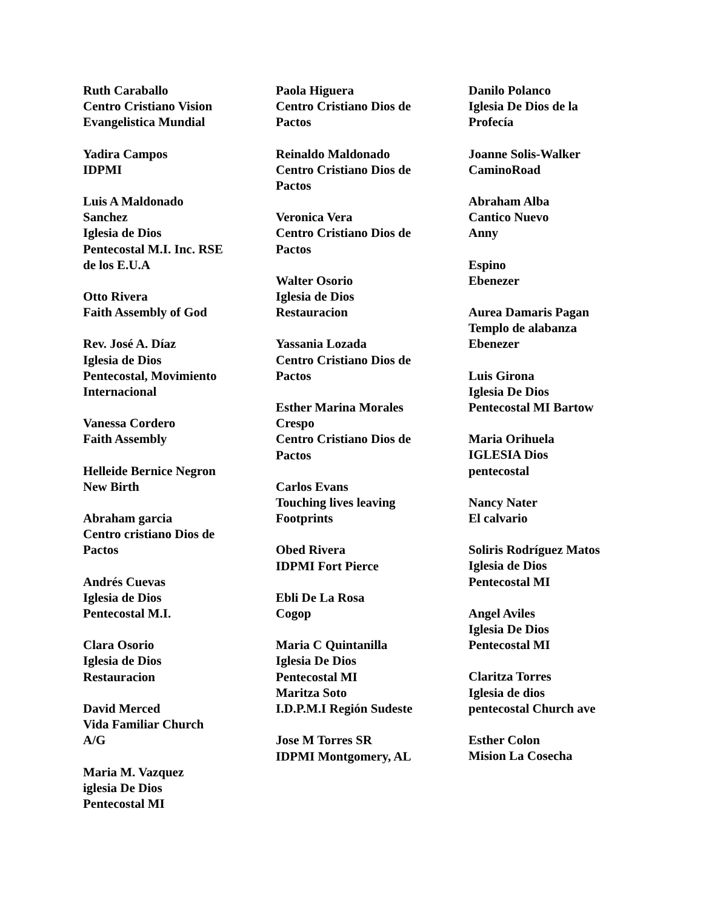Ruth Caraballo
Centro Cristiano Vision
Evangelistica Mundial
Yadira Campos
IDPMI
Luis A Maldonado
Sanchez
Iglesia de Dios
Pentecostal M.I. Inc. RSE
de los E.U.A
Otto Rivera
Faith Assembly of God
Rev. José A. Díaz
Iglesia de Dios
Pentecostal, Movimiento
Internacional
Vanessa Cordero
Faith Assembly
Helleide Bernice Negron
New Birth
Abraham garcia
Centro cristiano Dios de
Pactos
Andrés Cuevas
Iglesia de Dios
Pentecostal M.I.
Clara Osorio
Iglesia de Dios
Restauracion
David Merced
Vida Familiar Church
A/G
Maria M. Vazquez
iglesia De Dios
Pentecostal MI
Paola Higuera
Centro Cristiano Dios de
Pactos
Reinaldo Maldonado
Centro Cristiano Dios de
Pactos
Veronica Vera
Centro Cristiano Dios de
Pactos
Walter Osorio
Iglesia de Dios
Restauracion
Yassania Lozada
Centro Cristiano Dios de
Pactos
Esther Marina Morales
Crespo
Centro Cristiano Dios de
Pactos
Carlos Evans
Touching lives leaving
Footprints
Obed Rivera
IDPMI Fort Pierce
Ebli De La Rosa
Cogop
Maria C Quintanilla
Iglesia De Dios
Pentecostal MI
Maritza Soto
I.D.P.M.I Región Sudeste
Jose M Torres SR
IDPMI Montgomery, AL
Danilo Polanco
Iglesia De Dios de la
Profecía
Joanne Solis-Walker
CaminoRoad
Abraham Alba
Cantico Nuevo
Anny
Espino
Ebenezer
Aurea Damaris Pagan
Templo de alabanza
Ebenezer
Luis Girona
Iglesia De Dios
Pentecostal MI Bartow
Maria Orihuela
IGLESIA Dios
pentecostal
Nancy Nater
El calvario
Soliris Rodríguez Matos
Iglesia de Dios
Pentecostal MI
Angel Aviles
Iglesia De Dios
Pentecostal MI
Claritza Torres
Iglesia de dios
pentecostal Church ave
Esther Colon
Mision La Cosecha